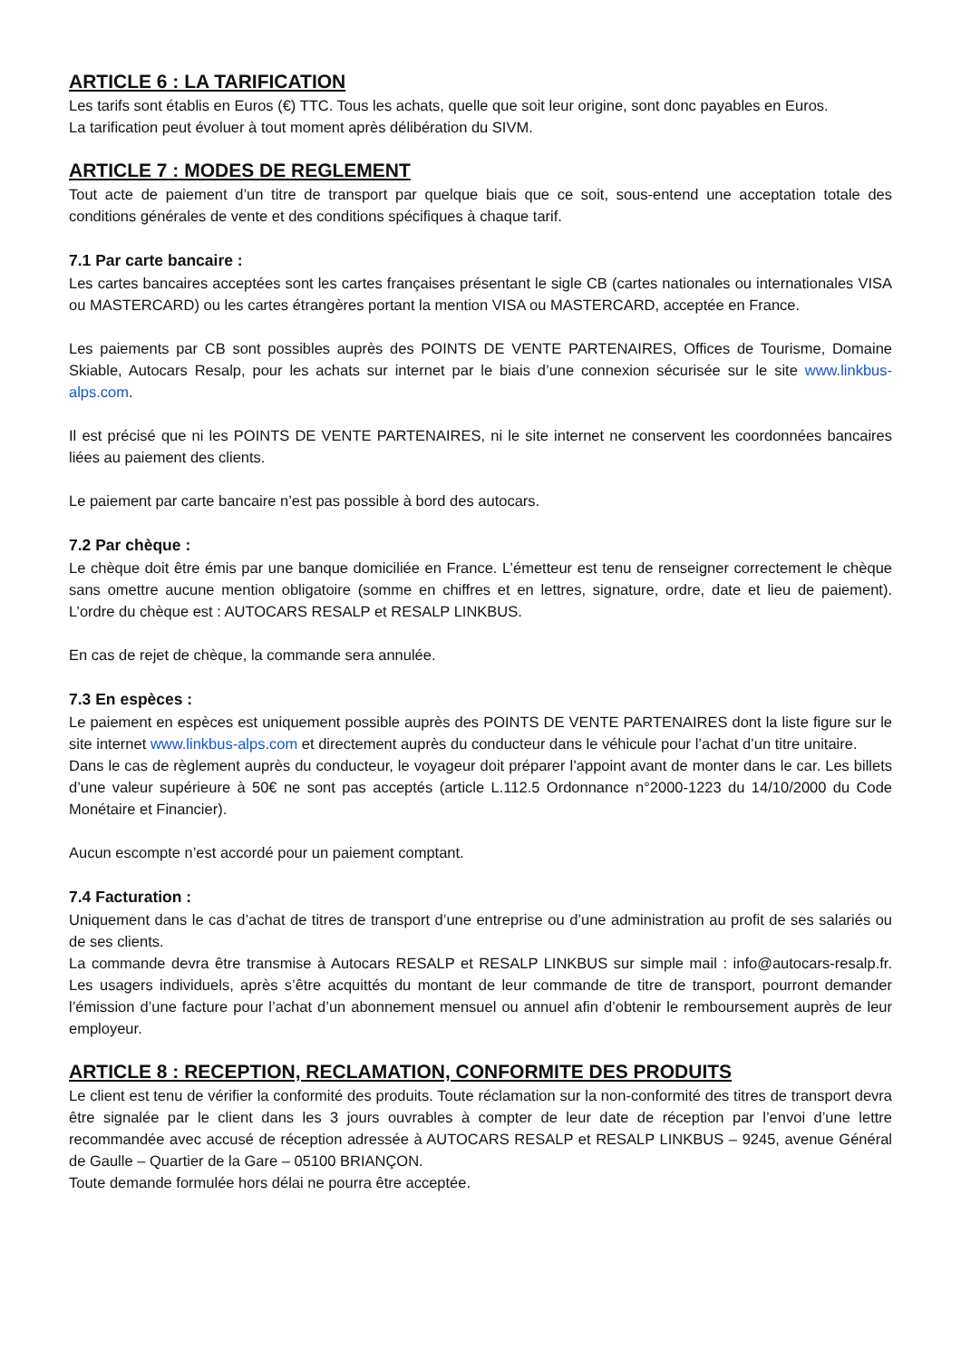ARTICLE 6 : LA TARIFICATION
Les tarifs sont établis en Euros (€) TTC. Tous les achats, quelle que soit leur origine, sont donc payables en Euros.
La tarification peut évoluer à tout moment après délibération du SIVM.
ARTICLE 7 : MODES DE REGLEMENT
Tout acte de paiement d’un titre de transport par quelque biais que ce soit, sous-entend une acceptation totale des conditions générales de vente et des conditions spécifiques à chaque tarif.
7.1 Par carte bancaire :
Les cartes bancaires acceptées sont les cartes françaises présentant le sigle CB (cartes nationales ou internationales VISA ou MASTERCARD) ou les cartes étrangères portant la mention VISA ou MASTERCARD, acceptée en France.
Les paiements par CB sont possibles auprès des POINTS DE VENTE PARTENAIRES, Offices de Tourisme, Domaine Skiable, Autocars Resalp, pour les achats sur internet par le biais d’une connexion sécurisée sur le site www.linkbus-alps.com.
Il est précisé que ni les POINTS DE VENTE PARTENAIRES, ni le site internet ne conservent les coordonnées bancaires liées au paiement des clients.
Le paiement par carte bancaire n’est pas possible à bord des autocars.
7.2 Par chèque :
Le chèque doit être émis par une banque domiciliée en France. L’émetteur est tenu de renseigner correctement le chèque sans omettre aucune mention obligatoire (somme en chiffres et en lettres, signature, ordre, date et lieu de paiement). L’ordre du chèque est : AUTOCARS RESALP et RESALP LINKBUS.
En cas de rejet de chèque, la commande sera annulée.
7.3 En espèces :
Le paiement en espèces est uniquement possible auprès des POINTS DE VENTE PARTENAIRES dont la liste figure sur le site internet www.linkbus-alps.com et directement auprès du conducteur dans le véhicule pour l’achat d’un titre unitaire.
Dans le cas de règlement auprès du conducteur, le voyageur doit préparer l’appoint avant de monter dans le car. Les billets d’une valeur supérieure à 50€ ne sont pas acceptés (article L.112.5 Ordonnance n°2000-1223 du 14/10/2000 du Code Monétaire et Financier).
Aucun escompte n’est accordé pour un paiement comptant.
7.4 Facturation :
Uniquement dans le cas d’achat de titres de transport d’une entreprise ou d’une administration au profit de ses salariés ou de ses clients.
La commande devra être transmise à Autocars RESALP et RESALP LINKBUS sur simple mail : info@autocars-resalp.fr. Les usagers individuels, après s’être acquittés du montant de leur commande de titre de transport, pourront demander l’émission d’une facture pour l’achat d’un abonnement mensuel ou annuel afin d’obtenir le remboursement auprès de leur employeur.
ARTICLE 8 : RECEPTION, RECLAMATION, CONFORMITE DES PRODUITS
Le client est tenu de vérifier la conformité des produits. Toute réclamation sur la non-conformité des titres de transport devra être signalée par le client dans les 3 jours ouvrables à compter de leur date de réception par l’envoi d’une lettre recommandée avec accusé de réception adressée à AUTOCARS RESALP et RESALP LINKBUS – 9245, avenue Général de Gaulle – Quartier de la Gare – 05100 BRIANÇON.
Toute demande formulée hors délai ne pourra être acceptée.